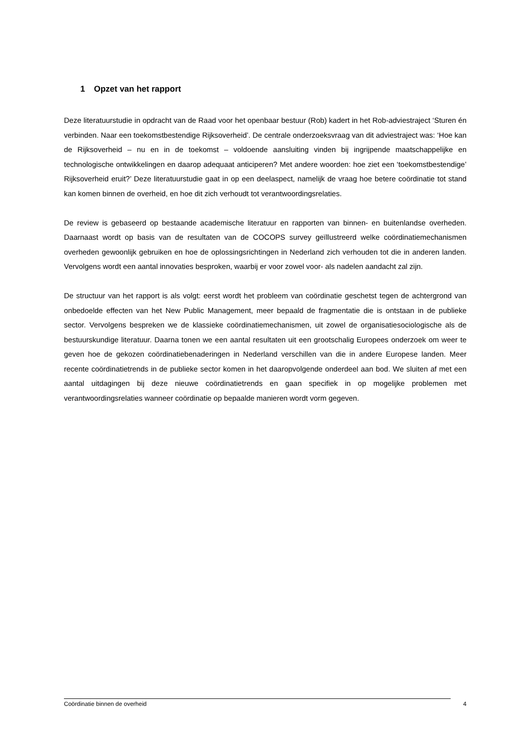1 Opzet van het rapport
Deze literatuurstudie in opdracht van de Raad voor het openbaar bestuur (Rob) kadert in het Rob-adviestraject ‘Sturen én verbinden. Naar een toekomstbestendige Rijksoverheid’. De centrale onderzoeksvraag van dit adviestraject was: ‘Hoe kan de Rijksoverheid – nu en in de toekomst – voldoende aansluiting vinden bij ingrijpende maatschappelijke en technologische ontwikkelingen en daarop adequaat anticiperen? Met andere woorden: hoe ziet een ‘toekomstbestendige’ Rijksoverheid eruit?’ Deze literatuurstudie gaat in op een deelaspect, namelijk de vraag hoe betere coördinatie tot stand kan komen binnen de overheid, en hoe dit zich verhoudt tot verantwoordingsrelaties.
De review is gebaseerd op bestaande academische literatuur en rapporten van binnen- en buitenlandse overheden. Daarnaast wordt op basis van de resultaten van de COCOPS survey geïllustreerd welke coördinatiemechanismen overheden gewoonlijk gebruiken en hoe de oplossingsrichtingen in Nederland zich verhouden tot die in anderen landen. Vervolgens wordt een aantal innovaties besproken, waarbij er voor zowel voor- als nadelen aandacht zal zijn.
De structuur van het rapport is als volgt: eerst wordt het probleem van coördinatie geschetst tegen de achtergrond van onbedoelde effecten van het New Public Management, meer bepaald de fragmentatie die is ontstaan in de publieke sector. Vervolgens bespreken we de klassieke coördinatiemechanismen, uit zowel de organisatiesociologische als de bestuurskundige literatuur. Daarna tonen we een aantal resultaten uit een grootschalig Europees onderzoek om weer te geven hoe de gekozen coördinatiebenaderingen in Nederland verschillen van die in andere Europese landen. Meer recente coördinatietrends in de publieke sector komen in het daaropvolgende onderdeel aan bod. We sluiten af met een aantal uitdagingen bij deze nieuwe coördinatietrends en gaan specifiek in op mogelijke problemen met verantwoordingsrelaties wanneer coördinatie op bepaalde manieren wordt vorm gegeven.
Coördinatie binnen de overheid 4